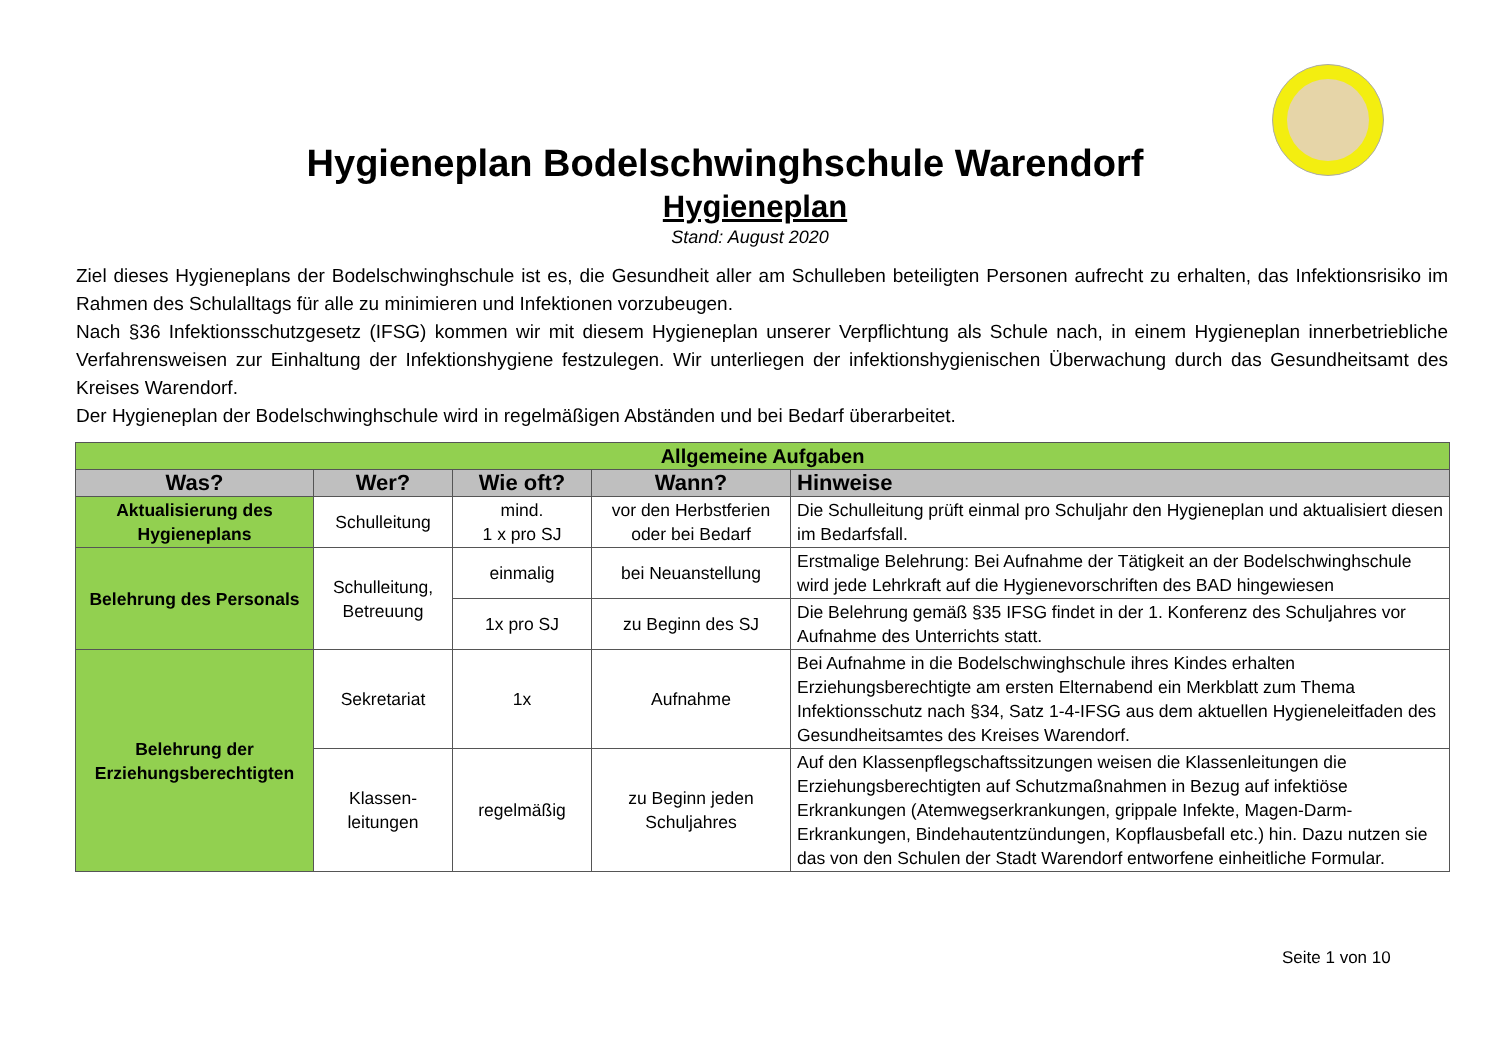Hygieneplan Bodelschwinghschule Warendorf
Hygieneplan
Stand: August 2020
Ziel dieses Hygieneplans der Bodelschwinghschule ist es, die Gesundheit aller am Schulleben beteiligten Personen aufrecht zu erhalten, das Infektionsrisiko im Rahmen des Schulalltags für alle zu minimieren und Infektionen vorzubeugen.
Nach §36 Infektionsschutzgesetz (IFSG) kommen wir mit diesem Hygieneplan unserer Verpflichtung als Schule nach, in einem Hygieneplan innerbetriebliche Verfahrensweisen zur Einhaltung der Infektionshygiene festzulegen. Wir unterliegen der infektionshygienischen Überwachung durch das Gesundheitsamt des Kreises Warendorf.
Der Hygieneplan der Bodelschwinghschule wird in regelmäßigen Abständen und bei Bedarf überarbeitet.
| Allgemeine Aufgaben | | | | |
| --- | --- | --- | --- | --- |
| Was? | Wer? | Wie oft? | Wann? | Hinweise |
| Aktualisierung des Hygieneplans | Schulleitung | mind. 1 x pro SJ | vor den Herbstferien oder bei Bedarf | Die Schulleitung prüft einmal pro Schuljahr den Hygieneplan und aktualisiert diesen im Bedarfsfall. |
| Belehrung des Personals | Schulleitung, Betreuung | einmalig | bei Neuanstellung | Erstmalige Belehrung: Bei Aufnahme der Tätigkeit an der Bodelschwinghschule wird jede Lehrkraft auf die Hygienevorschriften des BAD hingewiesen |
| | | 1x pro SJ | zu Beginn des SJ | Die Belehrung gemäß §35 IFSG findet in der 1. Konferenz des Schuljahres vor Aufnahme des Unterrichts statt. |
| Belehrung der Erziehungsberechtigten | Sekretariat | 1x | Aufnahme | Bei Aufnahme in die Bodelschwinghschule ihres Kindes erhalten Erziehungsberechtigte am ersten Elternabend ein Merkblatt zum Thema Infektionsschutz nach §34, Satz 1-4-IFSG aus dem aktuellen Hygieneleitfaden des Gesundheitsamtes des Kreises Warendorf. |
| | Klassen- leitungen | regelmäßig | zu Beginn jeden Schuljahres | Auf den Klassenpflegschaftssitzungen weisen die Klassenleitungen die Erziehungsberechtigten auf Schutzmaßnahmen in Bezug auf infektiöse Erkrankungen (Atemwegserkrankungen, grippale Infekte, Magen-Darm-Erkrankungen, Bindehautentzündungen, Kopflausbefall etc.) hin. Dazu nutzen sie das von den Schulen der Stadt Warendorf entworfene einheitliche Formular. |
Seite 1 von 10